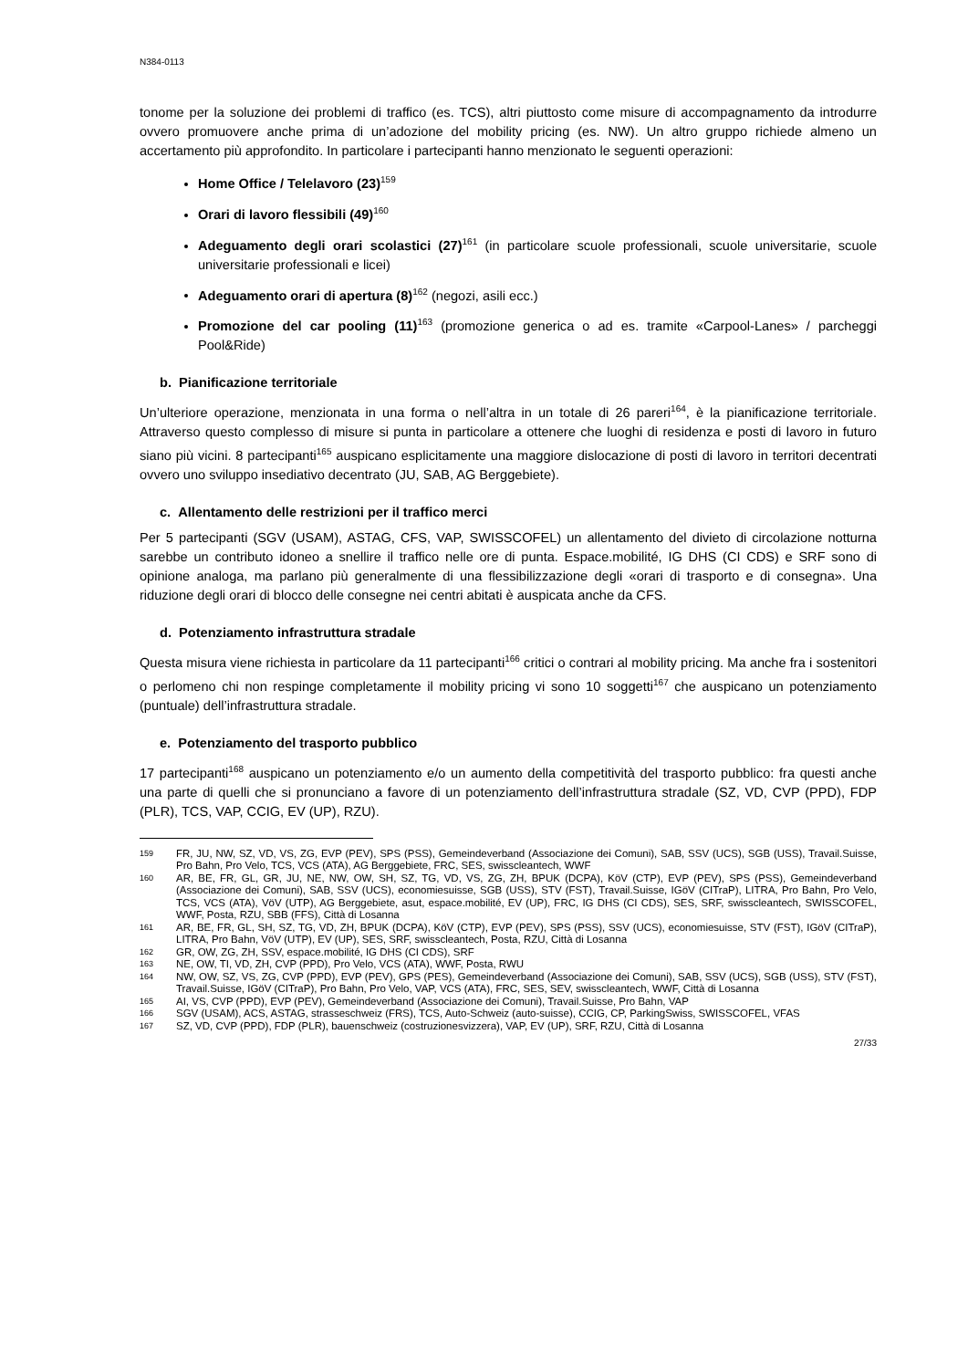N384-0113
tonome per la soluzione dei problemi di traffico (es. TCS), altri piuttosto come misure di accompagnamento da introdurre ovvero promuovere anche prima di un’adozione del mobility pricing (es. NW). Un altro gruppo richiede almeno un accertamento più approfondito. In particolare i partecipanti hanno menzionato le seguenti operazioni:
Home Office / Telelavoro (23)<sup>159</sup>
Orari di lavoro flessibili (49)<sup>160</sup>
Adeguamento degli orari scolastici (27)<sup>161</sup> (in particolare scuole professionali, scuole universitarie, scuole universitarie professionali e licei)
Adeguamento orari di apertura (8)<sup>162</sup> (negozi, asili ecc.)
Promozione del car pooling (11)<sup>163</sup> (promozione generica o ad es. tramite «Carpool-Lanes» / parcheggi Pool&Ride)
b. Pianificazione territoriale
Un’ulteriore operazione, menzionata in una forma o nell’altra in un totale di 26 pareri<sup>164</sup>, è la pianificazione territoriale. Attraverso questo complesso di misure si punta in particolare a ottenere che luoghi di residenza e posti di lavoro in futuro siano più vicini. 8 partecipanti<sup>165</sup> auspicano esplicitamente una maggiore dislocazione di posti di lavoro in territori decentrati ovvero uno sviluppo insediativo decentrato (JU, SAB, AG Berggebiete).
c. Allentamento delle restrizioni per il traffico merci
Per 5 partecipanti (SGV (USAM), ASTAG, CFS, VAP, SWISSCOFEL) un allentamento del divieto di circolazione notturna sarebbe un contributo idoneo a snellire il traffico nelle ore di punta. Espace.mobilité, IG DHS (CI CDS) e SRF sono di opinione analoga, ma parlano più generalmente di una flessibilizzazione degli «orari di trasporto e di consegna». Una riduzione degli orari di blocco delle consegne nei centri abitati è auspicata anche da CFS.
d. Potenziamento infrastruttura stradale
Questa misura viene richiesta in particolare da 11 partecipanti<sup>166</sup> critici o contrari al mobility pricing. Ma anche fra i sostenitori o perlomeno chi non respinge completamente il mobility pricing vi sono 10 soggetti<sup>167</sup> che auspicano un potenziamento (puntuale) dell’infrastruttura stradale.
e. Potenziamento del trasporto pubblico
17 partecipanti<sup>168</sup> auspicano un potenziamento e/o un aumento della competitività del trasporto pubblico: fra questi anche una parte di quelli che si pronunciano a favore di un potenziamento dell’infrastruttura stradale (SZ, VD, CVP (PPD), FDP (PLR), TCS, VAP, CCIG, EV (UP), RZU).
159 FR, JU, NW, SZ, VD, VS, ZG, EVP (PEV), SPS (PSS), Gemeindeverband (Associazione dei Comuni), SAB, SSV (UCS), SGB (USS), Travail.Suisse, Pro Bahn, Pro Velo, TCS, VCS (ATA), AG Berggebiete, FRC, SES, swisscleantech, WWF
160 AR, BE, FR, GL, GR, JU, NE, NW, OW, SH, SZ, TG, VD, VS, ZG, ZH, BPUK (DCPA), KöV (CTP), EVP (PEV), SPS (PSS), Gemeindeverband (Associazione dei Comuni), SAB, SSV (UCS), economiesuisse, SGB (USS), STV (FST), Travail.Suisse, IGöV (CITraP), LITRA, Pro Bahn, Pro Velo, TCS, VCS (ATA), VöV (UTP), AG Berggebiete, asut, espace.mobilité, EV (UP), FRC, IG DHS (CI CDS), SES, SRF, swisscleantech, SWISSCOFEL, WWF, Posta, RZU, SBB (FFS), Città di Losanna
161 AR, BE, FR, GL, SH, SZ, TG, VD, ZH, BPUK (DCPA), KöV (CTP), EVP (PEV), SPS (PSS), SSV (UCS), economiesuisse, STV (FST), IGöV (CITraP), LITRA, Pro Bahn, VöV (UTP), EV (UP), SES, SRF, swisscleantech, Posta, RZU, Città di Losanna
162 GR, OW, ZG, ZH, SSV, espace.mobilité, IG DHS (CI CDS), SRF
163 NE, OW, TI, VD, ZH, CVP (PPD), Pro Velo, VCS (ATA), WWF, Posta, RWU
164 NW, OW, SZ, VS, ZG, CVP (PPD), EVP (PEV), GPS (PES), Gemeindeverband (Associazione dei Comuni), SAB, SSV (UCS), SGB (USS), STV (FST), Travail.Suisse, IGöV (CITraP), Pro Bahn, Pro Velo, VAP, VCS (ATA), FRC, SES, SEV, swisscleantech, WWF, Città di Losanna
165 AI, VS, CVP (PPD), EVP (PEV), Gemeindeverband (Associazione dei Comuni), Travail.Suisse, Pro Bahn, VAP
166 SGV (USAM), ACS, ASTAG, strasseschweiz (FRS), TCS, Auto-Schweiz (auto-suisse), CCIG, CP, ParkingSwiss, SWISSCOFEL, VFAS
167 SZ, VD, CVP (PPD), FDP (PLR), bauenschweiz (costruzionesvizzera), VAP, EV (UP), SRF, RZU, Città di Losanna
27/33